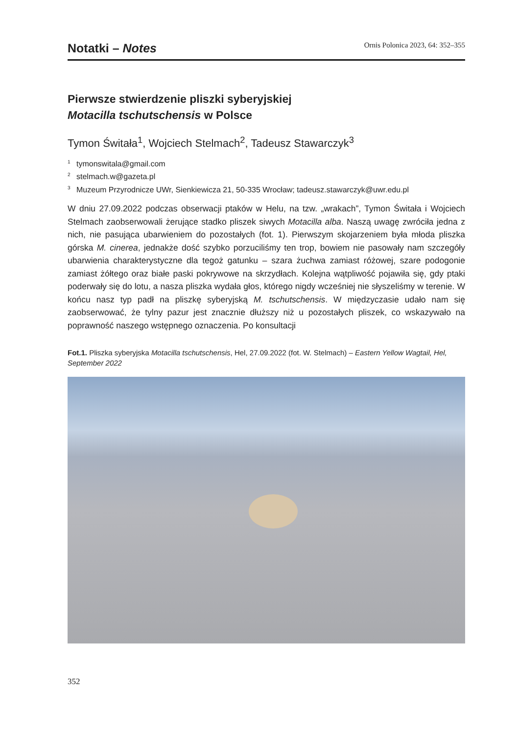Notatki – Notes
Ornis Polonica 2023, 64: 352–355
Pierwsze stwierdzenie pliszki syberyjskiej
Motacilla tschutschensis w Polsce
Tymon Świtała<sup>1</sup>, Wojciech Stelmach<sup>2</sup>, Tadeusz Stawarczyk<sup>3</sup>
<sup>1</sup> tymonswitala@gmail.com
<sup>2</sup> stelmach.w@gazeta.pl
<sup>3</sup> Muzeum Przyrodnicze UWr, Sienkiewicza 21, 50-335 Wrocław; tadeusz.stawarczyk@uwr.edu.pl
W dniu 27.09.2022 podczas obserwacji ptaków w Helu, na tzw. „wrakach”, Tymon Świtała i Wojciech Stelmach zaobserwowali żerujące stadko pliszek siwych Motacilla alba. Naszą uwagę zwróciła jedna z nich, nie pasująca ubarwieniem do pozostałych (fot. 1). Pierwszym skojarzeniem była młoda pliszka górska M. cinerea, jednakże dość szybko porzuciliśmy ten trop, bowiem nie pasowały nam szczegóły ubarwienia charakterystyczne dla tegoż gatunku – szara żuchwa zamiast różowej, szare podogonie zamiast żółtego oraz białe paski pokrywowe na skrzydłach. Kolejna wątpliwość pojawiła się, gdy ptaki poderwały się do lotu, a nasza pliszka wydała głos, którego nigdy wcześniej nie słyszeliśmy w terenie. W końcu nasz typ padł na pliszkę syberyjską M. tschutschensis. W międzyczasie udało nam się zaobserwować, że tylny pazur jest znacznie dłuższy niż u pozostałych pliszek, co wskazywało na poprawność naszego wstępnego oznaczenia. Po konsultacji
Fot.1. Pliszka syberyjska Motacilla tschutschensis, Hel, 27.09.2022 (fot. W. Stelmach) – Eastern Yellow Wagtail, Hel, September 2022
352